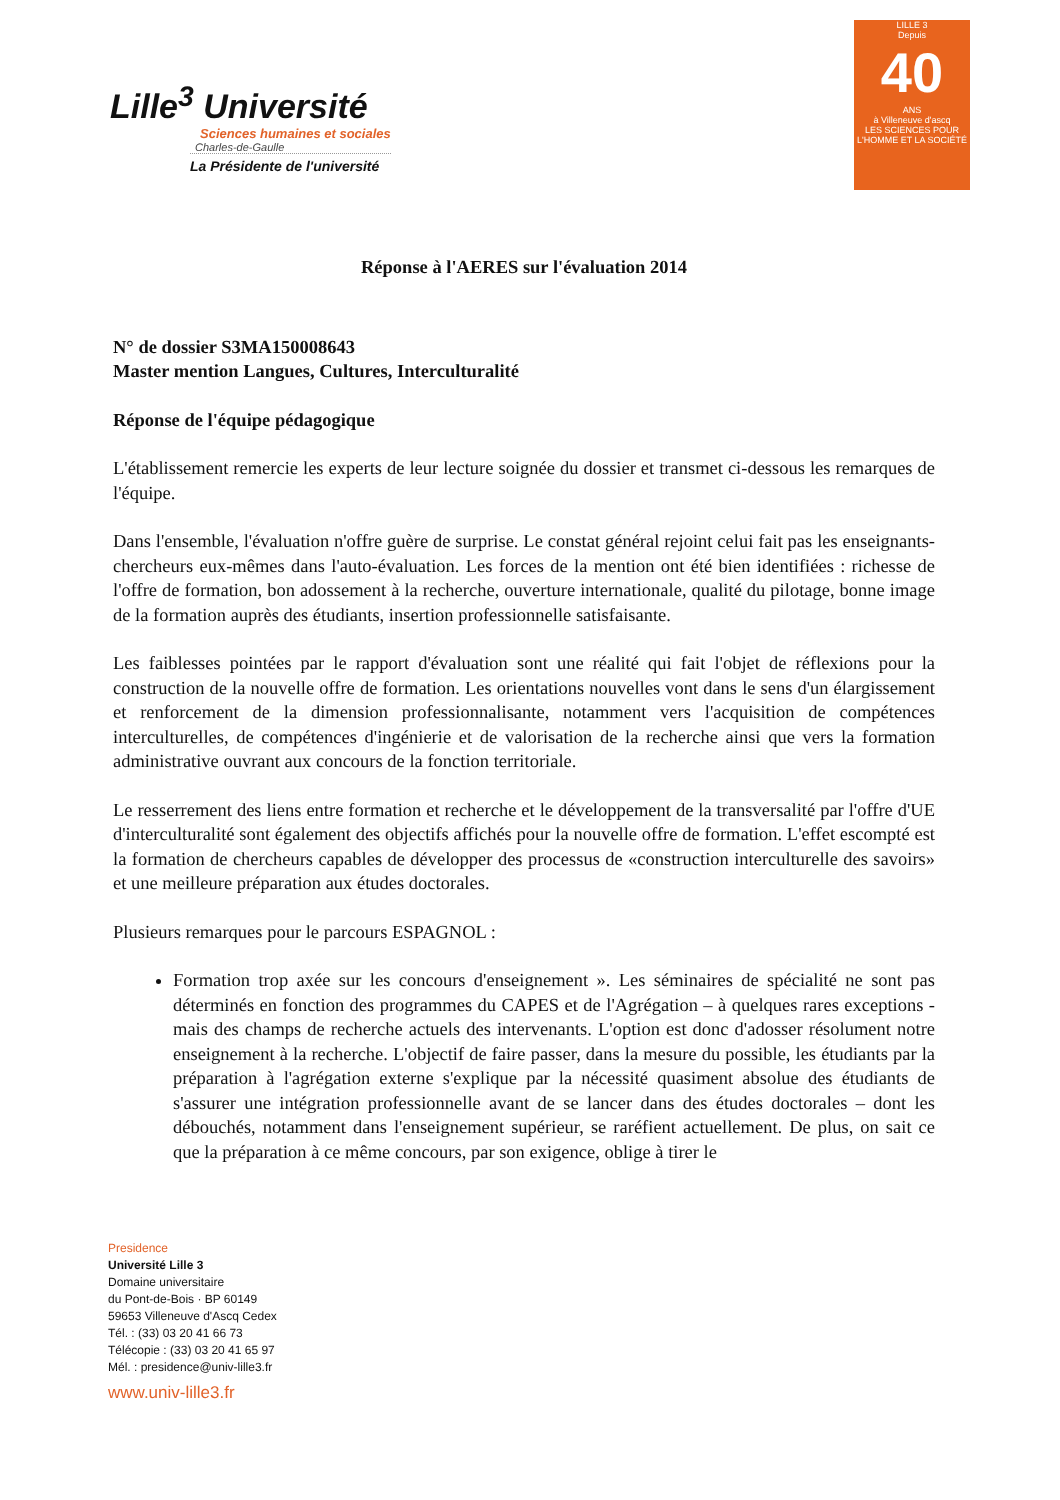Lille<sup>3</sup> Université
Sciences humaines et sociales
Charles-de-Gaulle
La Présidente de l'université
LILLE 3
Depuis
40
ANS
à Villeneuve d'ascq
LES SCIENCES POUR L'HOMME ET LA SOCIÉTÉ
Réponse à l'AERES sur l'évaluation 2014
N° de dossier S3MA150008643
Master mention Langues, Cultures, Interculturalité
Réponse de l'équipe pédagogique
L'établissement remercie les experts de leur lecture soignée du dossier et transmet ci-dessous les remarques de l'équipe.
Dans l'ensemble, l'évaluation n'offre guère de surprise. Le constat général rejoint celui fait pas les enseignants-chercheurs eux-mêmes dans l'auto-évaluation. Les forces de la mention ont été bien identifiées : richesse de l'offre de formation, bon adossement à la recherche, ouverture internationale, qualité du pilotage, bonne image de la formation auprès des étudiants, insertion professionnelle satisfaisante.
Les faiblesses pointées par le rapport d'évaluation sont une réalité qui fait l'objet de réflexions pour la construction de la nouvelle offre de formation. Les orientations nouvelles vont dans le sens d'un élargissement et renforcement de la dimension professionnalisante, notamment vers l'acquisition de compétences interculturelles, de compétences d'ingénierie et de valorisation de la recherche ainsi que vers la formation administrative ouvrant aux concours de la fonction territoriale.
Le resserrement des liens entre formation et recherche et le développement de la transversalité par l'offre d'UE d'interculturalité sont également des objectifs affichés pour la nouvelle offre de formation. L'effet escompté est la formation de chercheurs capables de développer des processus de «construction interculturelle des savoirs» et une meilleure préparation aux études doctorales.
Plusieurs remarques pour le parcours ESPAGNOL :
Formation trop axée sur les concours d'enseignement ». Les séminaires de spécialité ne sont pas déterminés en fonction des programmes du CAPES et de l'Agrégation – à quelques rares exceptions - mais des champs de recherche actuels des intervenants. L'option est donc d'adosser résolument notre enseignement à la recherche. L'objectif de faire passer, dans la mesure du possible, les étudiants par la préparation à l'agrégation externe s'explique par la nécessité quasiment absolue des étudiants de s'assurer une intégration professionnelle avant de se lancer dans des études doctorales – dont les débouchés, notamment dans l'enseignement supérieur, se raréfient actuellement. De plus, on sait ce que la préparation à ce même concours, par son exigence, oblige à tirer le
Presidence
Université Lille 3
Domaine universitaire
du Pont-de-Bois · BP 60149
59653 Villeneuve d'Ascq Cedex
Tél. : (33) 03 20 41 66 73
Télécopie : (33) 03 20 41 65 97
Mél. : presidence@univ-lille3.fr
www.univ-lille3.fr